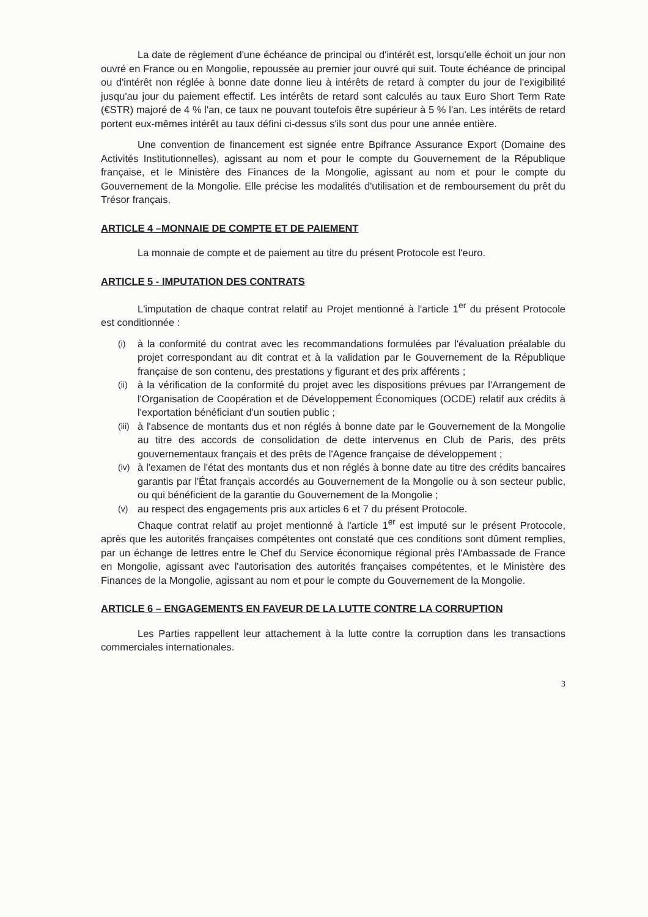La date de règlement d'une échéance de principal ou d'intérêt est, lorsqu'elle échoit un jour non ouvré en France ou en Mongolie, repoussée au premier jour ouvré qui suit. Toute échéance de principal ou d'intérêt non réglée à bonne date donne lieu à intérêts de retard à compter du jour de l'exigibilité jusqu'au jour du paiement effectif. Les intérêts de retard sont calculés au taux Euro Short Term Rate (€STR) majoré de 4 % l'an, ce taux ne pouvant toutefois être supérieur à 5 % l'an. Les intérêts de retard portent eux-mêmes intérêt au taux défini ci-dessus s'ils sont dus pour une année entière.
Une convention de financement est signée entre Bpifrance Assurance Export (Domaine des Activités Institutionnelles), agissant au nom et pour le compte du Gouvernement de la République française, et le Ministère des Finances de la Mongolie, agissant au nom et pour le compte du Gouvernement de la Mongolie. Elle précise les modalités d'utilisation et de remboursement du prêt du Trésor français.
ARTICLE 4 –MONNAIE DE COMPTE ET DE PAIEMENT
La monnaie de compte et de paiement au titre du présent Protocole est l'euro.
ARTICLE 5 - IMPUTATION DES CONTRATS
L'imputation de chaque contrat relatif au Projet mentionné à l'article 1<sup>er</sup> du présent Protocole est conditionnée :
(i) à la conformité du contrat avec les recommandations formulées par l'évaluation préalable du projet correspondant au dit contrat et à la validation par le Gouvernement de la République française de son contenu, des prestations y figurant et des prix afférents ;
(ii) à la vérification de la conformité du projet avec les dispositions prévues par l'Arrangement de l'Organisation de Coopération et de Développement Économiques (OCDE) relatif aux crédits à l'exportation bénéficiant d'un soutien public ;
(iii) à l'absence de montants dus et non réglés à bonne date par le Gouvernement de la Mongolie au titre des accords de consolidation de dette intervenus en Club de Paris, des prêts gouvernementaux français et des prêts de l'Agence française de développement ;
(iv) à l'examen de l'état des montants dus et non réglés à bonne date au titre des crédits bancaires garantis par l'État français accordés au Gouvernement de la Mongolie ou à son secteur public, ou qui bénéficient de la garantie du Gouvernement de la Mongolie ;
(v) au respect des engagements pris aux articles 6 et 7 du présent Protocole.
Chaque contrat relatif au projet mentionné à l'article 1<sup>er</sup> est imputé sur le présent Protocole, après que les autorités françaises compétentes ont constaté que ces conditions sont dûment remplies, par un échange de lettres entre le Chef du Service économique régional près l'Ambassade de France en Mongolie, agissant avec l'autorisation des autorités françaises compétentes, et le Ministère des Finances de la Mongolie, agissant au nom et pour le compte du Gouvernement de la Mongolie.
ARTICLE 6 – ENGAGEMENTS EN FAVEUR DE LA LUTTE CONTRE LA CORRUPTION
Les Parties rappellent leur attachement à la lutte contre la corruption dans les transactions commerciales internationales.
3